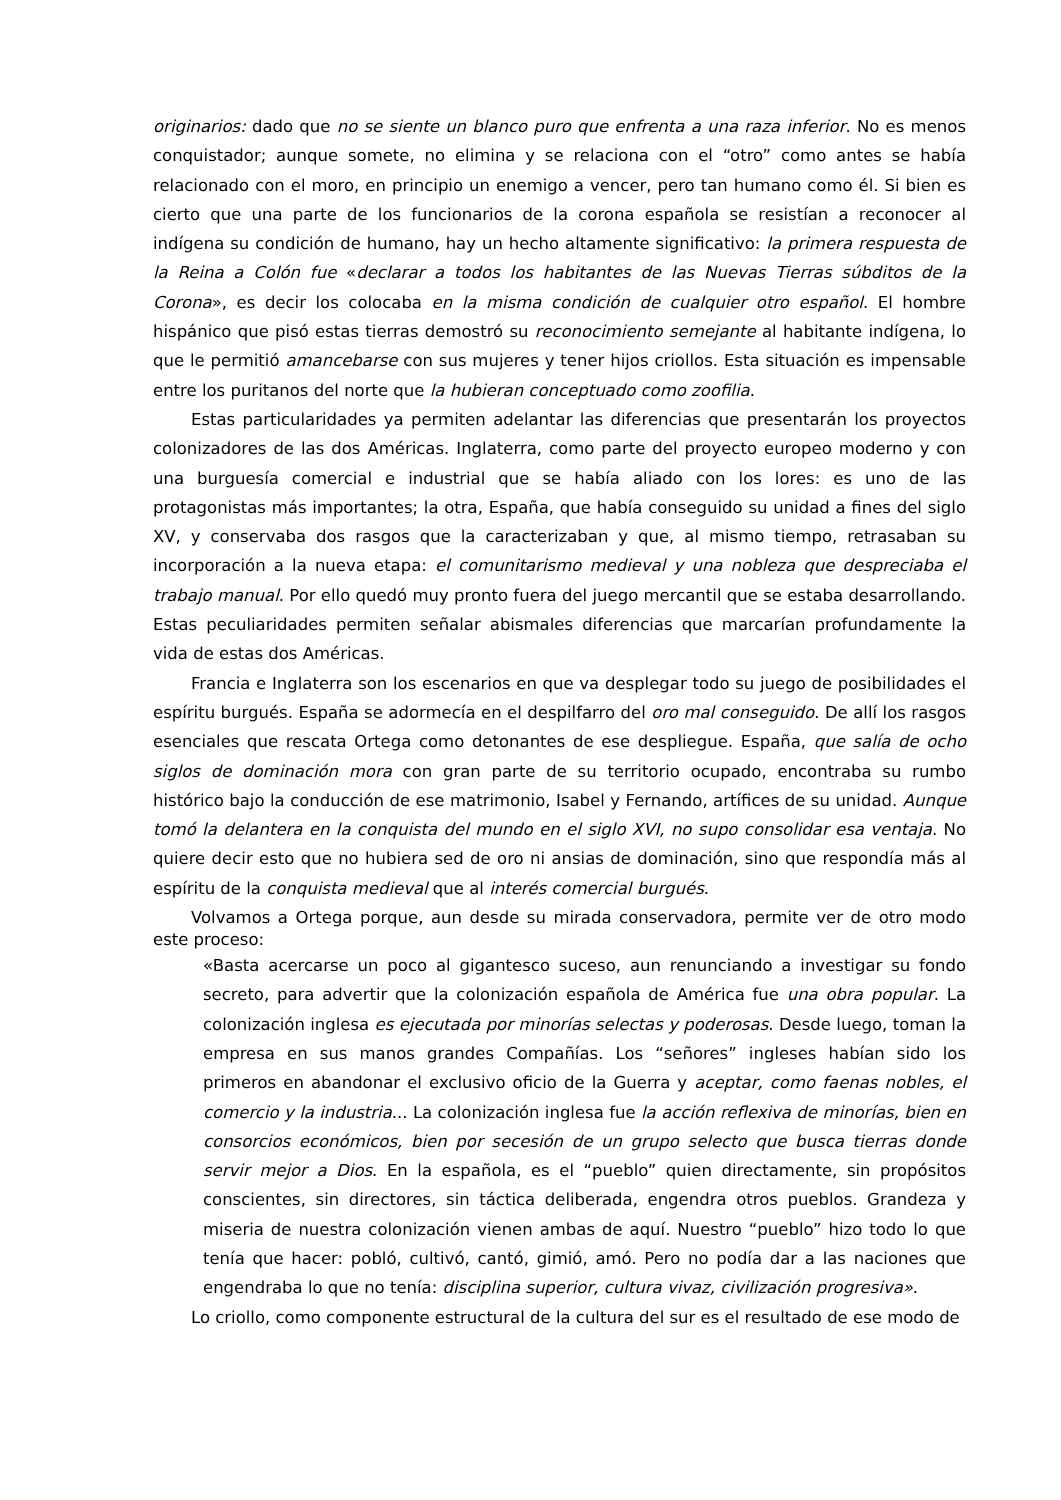originarios: dado que no se siente un blanco puro que enfrenta a una raza inferior. No es menos conquistador; aunque somete, no elimina y se relaciona con el “otro” como antes se había relacionado con el moro, en principio un enemigo a vencer, pero tan humano como él. Si bien es cierto que una parte de los funcionarios de la corona española se resistían a reconocer al indígena su condición de humano, hay un hecho altamente significativo: la primera respuesta de la Reina a Colón fue «declarar a todos los habitantes de las Nuevas Tierras súbditos de la Corona», es decir los colocaba en la misma condición de cualquier otro español. El hombre hispánico que pisó estas tierras demostró su reconocimiento semejante al habitante indígena, lo que le permitió amancebarse con sus mujeres y tener hijos criollos. Esta situación es impensable entre los puritanos del norte que la hubieran conceptuado como zoofilia.
Estas particularidades ya permiten adelantar las diferencias que presentarán los proyectos colonizadores de las dos Américas. Inglaterra, como parte del proyecto europeo moderno y con una burguesía comercial e industrial que se había aliado con los lores: es uno de las protagonistas más importantes; la otra, España, que había conseguido su unidad a fines del siglo XV, y conservaba dos rasgos que la caracterizaban y que, al mismo tiempo, retrasaban su incorporación a la nueva etapa: el comunitarismo medieval y una nobleza que despreciaba el trabajo manual. Por ello quedó muy pronto fuera del juego mercantil que se estaba desarrollando. Estas peculiaridades permiten señalar abismales diferencias que marcarían profundamente la vida de estas dos Américas.
Francia e Inglaterra son los escenarios en que va desplegar todo su juego de posibilidades el espíritu burgués. España se adormecía en el despilfarro del oro mal conseguido. De allí los rasgos esenciales que rescata Ortega como detonantes de ese despliegue. España, que salía de ocho siglos de dominación mora con gran parte de su territorio ocupado, encontraba su rumbo histórico bajo la conducción de ese matrimonio, Isabel y Fernando, artífices de su unidad. Aunque tomó la delantera en la conquista del mundo en el siglo XVI, no supo consolidar esa ventaja. No quiere decir esto que no hubiera sed de oro ni ansias de dominación, sino que respondía más al espíritu de la conquista medieval que al interés comercial burgués.
Volvamos a Ortega porque, aun desde su mirada conservadora, permite ver de otro modo este proceso:
«Basta acercarse un poco al gigantesco suceso, aun renunciando a investigar su fondo secreto, para advertir que la colonización española de América fue una obra popular. La colonización inglesa es ejecutada por minorías selectas y poderosas. Desde luego, toman la empresa en sus manos grandes Compañías. Los “señores” ingleses habían sido los primeros en abandonar el exclusivo oficio de la Guerra y aceptar, como faenas nobles, el comercio y la industria... La colonización inglesa fue la acción reflexiva de minorías, bien en consorcios económicos, bien por secesión de un grupo selecto que busca tierras donde servir mejor a Dios. En la española, es el “pueblo” quien directamente, sin propósitos conscientes, sin directores, sin táctica deliberada, engendra otros pueblos. Grandeza y miseria de nuestra colonización vienen ambas de aquí. Nuestro “pueblo” hizo todo lo que tenía que hacer: pobló, cultivó, cantó, gimió, amó. Pero no podía dar a las naciones que engendraba lo que no tenía: disciplina superior, cultura vivaz, civilización progresiva».
Lo criollo, como componente estructural de la cultura del sur es el resultado de ese modo de